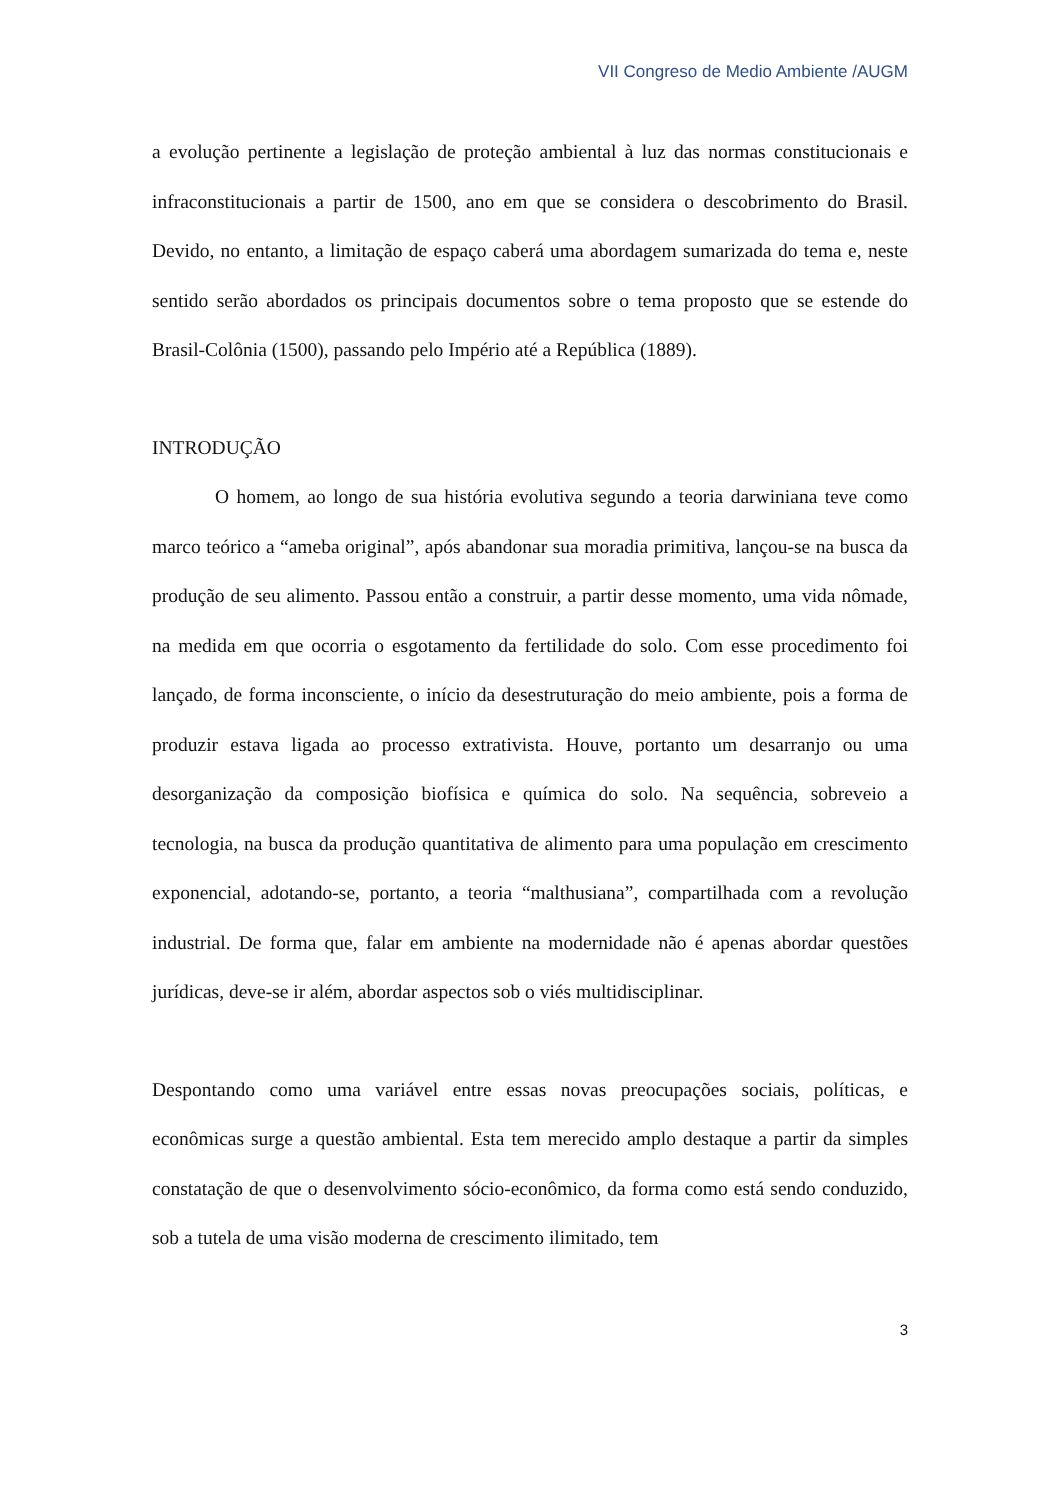VII Congreso de Medio Ambiente /AUGM
a evolução pertinente a legislação de proteção ambiental à luz das normas constitucionais e infraconstitucionais a partir de 1500, ano em que se considera o descobrimento do Brasil. Devido, no entanto, a limitação de espaço caberá uma abordagem sumarizada do tema e, neste sentido serão abordados os principais documentos sobre o tema proposto que se estende do Brasil-Colônia (1500), passando pelo Império até a República (1889).
INTRODUÇÃO
O homem, ao longo de sua história evolutiva segundo a teoria darwiniana teve como marco teórico a “ameba original”, após abandonar sua moradia primitiva, lançou-se na busca da produção de seu alimento. Passou então a construir, a partir desse momento, uma vida nômade, na medida em que ocorria o esgotamento da fertilidade do solo. Com esse procedimento foi lançado, de forma inconsciente, o início da desestruturação do meio ambiente, pois a forma de produzir estava ligada ao processo extrativista. Houve, portanto um desarranjo ou uma desorganização da composição biofísica e química do solo. Na sequência, sobreveio a tecnologia, na busca da produção quantitativa de alimento para uma população em crescimento exponencial, adotando-se, portanto, a teoria “malthusiana”, compartilhada com a revolução industrial. De forma que, falar em ambiente na modernidade não é apenas abordar questões jurídicas, deve-se ir além, abordar aspectos sob o viés multidisciplinar.
Despontando como uma variável entre essas novas preocupações sociais, políticas, e econômicas surge a questão ambiental. Esta tem merecido amplo destaque a partir da simples constatação de que o desenvolvimento sócio-econômico, da forma como está sendo conduzido, sob a tutela de uma visão moderna de crescimento ilimitado, tem
3